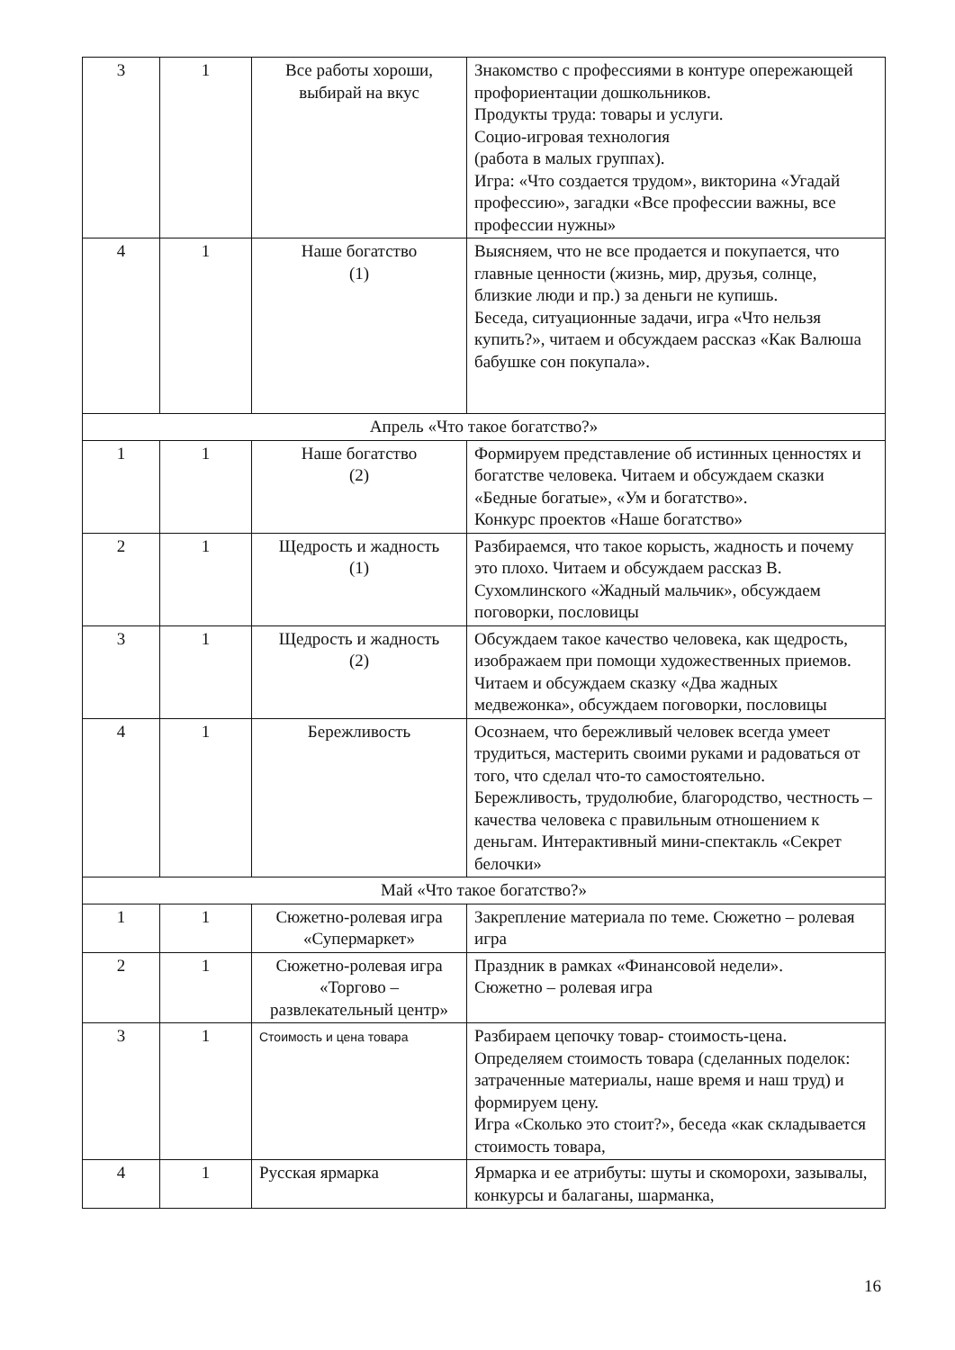| 3 | 1 | Все работы хороши, выбирай на вкус | Знакомство с профессиями в контуре опережающей профориентации дошкольников. Продукты труда: товары и услуги. Социо-игровая технология (работа в малых группах). Игра: «Что создается трудом», викторина «Угадай профессию», загадки «Все профессии важны, все профессии нужны» |
| 4 | 1 | Наше богатство (1) | Выясняем, что не все продается и покупается, что главные ценности (жизнь, мир, друзья, солнце, близкие люди и пр.) за деньги не купишь. Беседа, ситуационные задачи, игра «Что нельзя купить?», читаем и обсуждаем рассказ «Как Валюша бабушке сон покупала». |
| Апрель «Что такое богатство?» | | | |
| 1 | 1 | Наше богатство (2) | Формируем представление об истинных ценностях и богатстве человека. Читаем и обсуждаем сказки «Бедные богатые», «Ум и богатство». Конкурс проектов «Наше богатство» |
| 2 | 1 | Щедрость и жадность (1) | Разбираемся, что такое корысть, жадность и почему это плохо. Читаем и обсуждаем рассказ В. Сухомлинского «Жадный мальчик», обсуждаем поговорки, пословицы |
| 3 | 1 | Щедрость и жадность (2) | Обсуждаем такое качество человека, как щедрость, изображаем при помощи художественных приемов. Читаем и обсуждаем сказку «Два жадных медвежонка», обсуждаем поговорки, пословицы |
| 4 | 1 | Бережливость | Осознаем, что бережливый человек всегда умеет трудиться, мастерить своими руками и радоваться от того, что сделал что-то самостоятельно. Бережливость, трудолюбие, благородство, честность – качества человека с правильным отношением к деньгам. Интерактивный мини-спектакль «Секрет белочки» |
| Май «Что такое богатство?» | | | |
| 1 | 1 | Сюжетно-ролевая игра «Супермаркет» | Закрепление материала по теме. Сюжетно – ролевая игра |
| 2 | 1 | Сюжетно-ролевая игра «Торгово – развлекательный центр» | Праздник в рамках «Финансовой недели». Сюжетно – ролевая игра |
| 3 | 1 | Стоимость и цена товара | Разбираем цепочку товар- стоимость-цена. Определяем стоимость товара (сделанных поделок: затраченные материалы, наше время и наш труд) и формируем цену. Игра «Сколько это стоит?», беседа «как складывается стоимость товара, |
| 4 | 1 | Русская ярмарка | Ярмарка и ее атрибуты: шуты и скоморохи, зазывалы, конкурсы и балаганы, шарманка, |
16